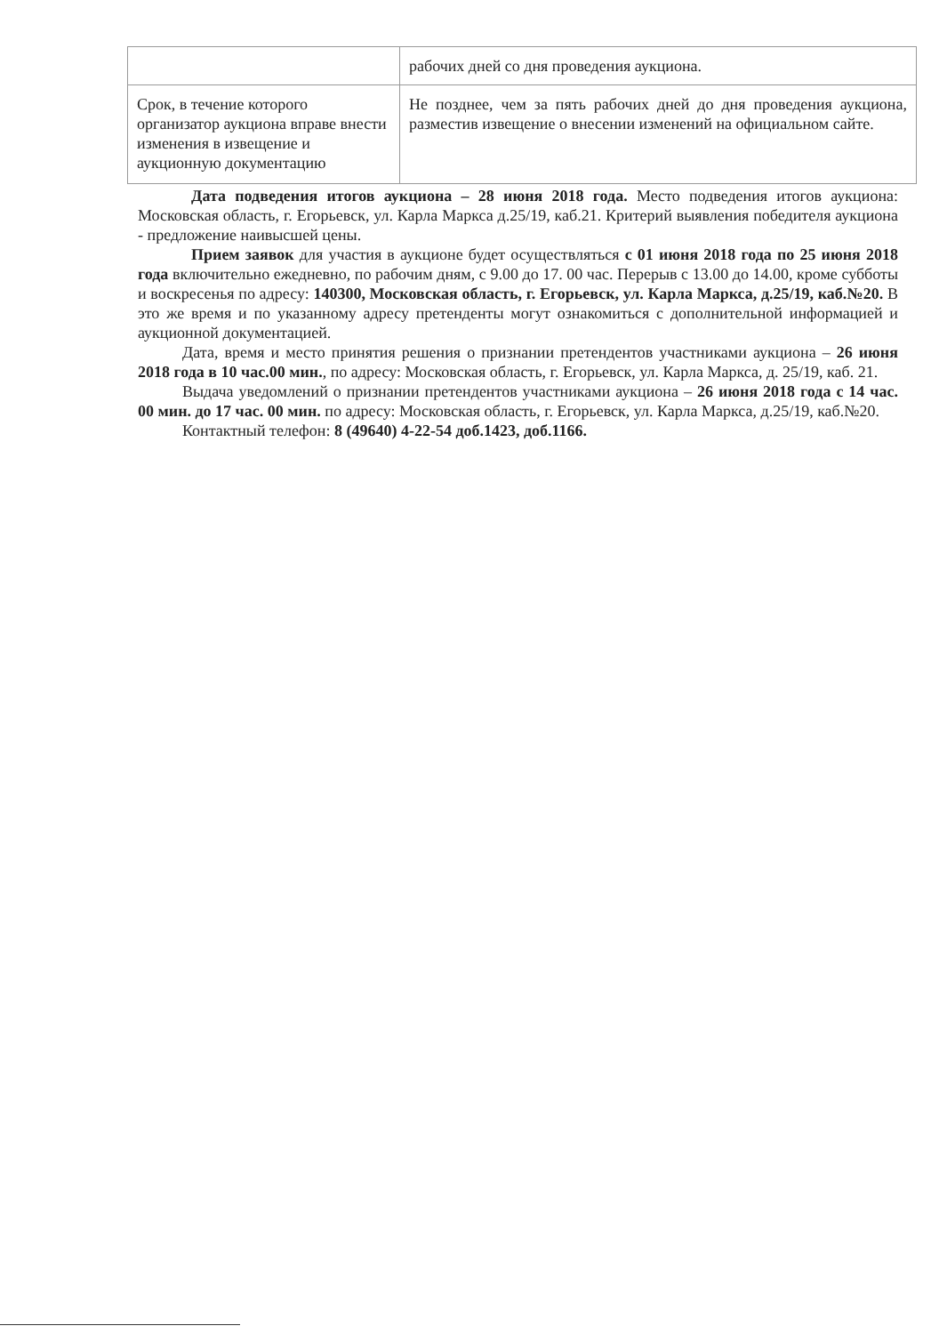| | рабочих дней со дня проведения аукциона. |
| Срок, в течение которого организатор аукциона вправе внести изменения в извещение и аукционную документацию | Не позднее, чем за пять рабочих дней до дня проведения аукциона, разместив извещение о внесении изменений на официальном сайте. |
Дата подведения итогов аукциона – 28 июня 2018 года. Место подведения итогов аукциона: Московская область, г. Егорьевск, ул. Карла Маркса д.25/19, каб.21. Критерий выявления победителя аукциона - предложение наивысшей цены.
Прием заявок для участия в аукционе будет осуществляться с 01 июня 2018 года по 25 июня 2018 года включительно ежедневно, по рабочим дням, с 9.00 до 17. 00 час. Перерыв с 13.00 до 14.00, кроме субботы и воскресенья по адресу: 140300, Московская область, г. Егорьевск, ул. Карла Маркса, д.25/19, каб.№20. В это же время и по указанному адресу претенденты могут ознакомиться с дополнительной информацией и аукционной документацией.
Дата, время и место принятия решения о признании претендентов участниками аукциона – 26 июня 2018 года в 10 час.00 мин., по адресу: Московская область, г. Егорьевск, ул. Карла Маркса, д. 25/19, каб. 21.
Выдача уведомлений о признании претендентов участниками аукциона – 26 июня 2018 года с 14 час. 00 мин. до 17 час. 00 мин. по адресу: Московская область, г. Егорьевск, ул. Карла Маркса, д.25/19, каб.№20.
Контактный телефон: 8 (49640) 4-22-54 доб.1423, доб.1166.